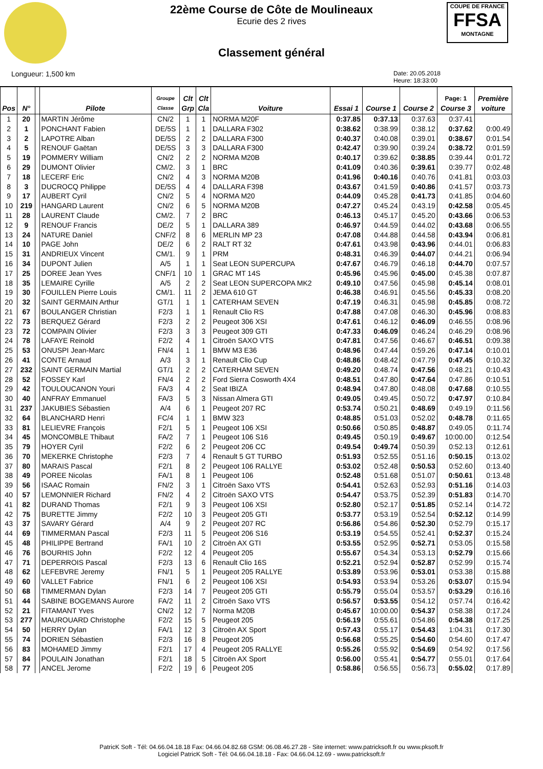COUPE DE FRANCE
FFSA
MONTAGNE
22ème Course de Côte de Moulineaux
Ecurie des 2 rives
Classement général
Longueur: 1,500 km Date: 20.05.2018
Heure: 18:33:00
| Pos | N° | | Pilote | Groupe Classe | Clt Grp | Clt Cla | Voiture | Essai 1 | Course 1 | Course 2 | Page: 1 Course 3 | Première voiture |
| --- | --- | --- | --- | --- | --- | --- | --- | --- | --- | --- | --- | --- |
| 1 | 20 | | MARTIN Jérôme | CN/2 | 1 | 1 | NORMA M20F | 0:37.85 | 0:37.13 | 0:37.63 | 0:37.41 | |
| 2 | 1 | | PONCHANT Fabien | DE/5S | 1 | 1 | DALLARA F302 | 0:38.62 | 0:38.99 | 0:38.12 | 0:37.62 | 0:00.49 |
| 3 | 2 | | LAPOTRE Alban | DE/5S | 2 | 2 | DALLARA F300 | 0:40.37 | 0:40.08 | 0:39.01 | 0:38.67 | 0:01.54 |
| 4 | 5 | | RENOUF Gaëtan | DE/5S | 3 | 3 | DALLARA F300 | 0:42.47 | 0:39.90 | 0:39.24 | 0:38.72 | 0:01.59 |
| 5 | 19 | | POMMERY William | CN/2 | 2 | 2 | NORMA M20B | 0:40.17 | 0:39.62 | 0:38.85 | 0:39.44 | 0:01.72 |
| 6 | 29 | | DUMONT Olivier | CM/2. | 3 | 1 | BRC | 0:41.09 | 0:40.36 | 0:39.61 | 0:39.77 | 0:02.48 |
| 7 | 18 | | LECERF Eric | CN/2 | 4 | 3 | NORMA M20B | 0:41.96 | 0:40.16 | 0:40.76 | 0:41.81 | 0:03.03 |
| 8 | 3 | | DUCROCQ Philippe | DE/5S | 4 | 4 | DALLARA F398 | 0:43.67 | 0:41.59 | 0:40.86 | 0:41.57 | 0:03.73 |
| 9 | 17 | | AUBERT Cyril | CN/2 | 5 | 4 | NORMA M20 | 0:44.09 | 0:45.28 | 0:41.73 | 0:41.85 | 0:04.60 |
| 10 | 219 | | HANGARD Laurent | CN/2 | 6 | 5 | NORMA M20B | 0:47.27 | 0:45.24 | 0:43.19 | 0:42.58 | 0:05.45 |
| 11 | 28 | | LAURENT Claude | CM/2. | 7 | 2 | BRC | 0:46.13 | 0:45.17 | 0:45.20 | 0:43.66 | 0:06.53 |
| 12 | 9 | | RENOUF Francis | DE/2 | 5 | 1 | DALLARA 389 | 0:46.97 | 0:44.59 | 0:44.02 | 0:43.68 | 0:06.55 |
| 13 | 24 | | NATURE Daniel | CNF/2 | 8 | 6 | MERLIN MP 23 | 0:47.08 | 0:44.88 | 0:44.58 | 0:43.94 | 0:06.81 |
| 14 | 10 | | PAGE John | DE/2 | 6 | 2 | RALT RT 32 | 0:47.61 | 0:43.98 | 0:43.96 | 0:44.01 | 0:06.83 |
| 15 | 31 | | ANDRIEUX Vincent | CM/1. | 9 | 1 | PRM | 0:48.31 | 0:46.39 | 0:44.07 | 0:44.21 | 0:06.94 |
| 16 | 34 | | DUPONT Julien | A/5 | 1 | 1 | Seat LEON SUPERCUPA | 0:47.67 | 0:46.79 | 0:46.18 | 0:44.70 | 0:07.57 |
| 17 | 25 | | DOREE Jean Yves | CNF/1 | 10 | 1 | GRAC MT 14S | 0:45.96 | 0:45.96 | 0:45.00 | 0:45.38 | 0:07.87 |
| 18 | 35 | | LEMAIRE Cyrille | A/5 | 2 | 2 | Seat LEON SUPERCOPA MK2 | 0:49.10 | 0:47.56 | 0:45.98 | 0:45.14 | 0:08.01 |
| 19 | 30 | | FOUILLEN Pierre Louis | CM/1. | 11 | 2 | JEMA 610 GT | 0:46.38 | 0:46.91 | 0:45.56 | 0:45.33 | 0:08.20 |
| 20 | 32 | | SAINT GERMAIN Arthur | GT/1 | 1 | 1 | CATERHAM SEVEN | 0:47.19 | 0:46.31 | 0:45.98 | 0:45.85 | 0:08.72 |
| 21 | 67 | | BOULANGER Christian | F2/3 | 1 | 1 | Renault Clio RS | 0:47.88 | 0:47.08 | 0:46.30 | 0:45.96 | 0:08.83 |
| 22 | 73 | | BERQUEZ Gérard | F2/3 | 2 | 2 | Peugeot 306 XSI | 0:47.61 | 0:46.12 | 0:46.09 | 0:46.55 | 0:08.96 |
| 23 | 72 | | COMPAIN Olivier | F2/3 | 3 | 3 | Peugeot 309 GTI | 0:47.33 | 0:46.09 | 0:46.24 | 0:46.29 | 0:08.96 |
| 24 | 78 | | LAFAYE Reinold | F2/2 | 4 | 1 | Citroën SAXO VTS | 0:47.81 | 0:47.56 | 0:46.67 | 0:46.51 | 0:09.38 |
| 25 | 53 | | ONUSPI Jean-Marc | FN/4 | 1 | 1 | BMW M3 E36 | 0:48.96 | 0:47.44 | 0:59.26 | 0:47.14 | 0:10.01 |
| 26 | 41 | | CONTE Arnaud | A/3 | 3 | 1 | Renault Clio Cup | 0:48.86 | 0:48.42 | 0:47.79 | 0:47.45 | 0:10.32 |
| 27 | 232 | | SAINT GERMAIN Martial | GT/1 | 2 | 2 | CATERHAM SEVEN | 0:49.20 | 0:48.74 | 0:47.56 | 0:48.21 | 0:10.43 |
| 28 | 52 | | FOSSEY Karl | FN/4 | 2 | 2 | Ford Sierra Cosworth 4X4 | 0:48.51 | 0:47.80 | 0:47.64 | 0:47.86 | 0:10.51 |
| 29 | 42 | | TOULOUCANON Youri | FA/3 | 4 | 2 | Seat IBIZA | 0:48.94 | 0:47.80 | 0:48.08 | 0:47.68 | 0:10.55 |
| 30 | 40 | | ANFRAY Emmanuel | FA/3 | 5 | 3 | Nissan Almera GTI | 0:49.05 | 0:49.45 | 0:50.72 | 0:47.97 | 0:10.84 |
| 31 | 237 | | JAKUBIES Sébastien | A/4 | 6 | 1 | Peugeot 207 RC | 0:53.74 | 0:50.21 | 0:48.69 | 0:49.19 | 0:11.56 |
| 32 | 64 | | BLANCHARD Henri | FC/4 | 1 | 1 | BMW 323 | 0:48.85 | 0:51.03 | 0:52.02 | 0:48.78 | 0:11.65 |
| 33 | 81 | | LELIEVRE François | F2/1 | 5 | 1 | Peugeot 106 XSI | 0:50.66 | 0:50.85 | 0:48.87 | 0:49.05 | 0:11.74 |
| 34 | 45 | | MONCOMBLE Thibaut | FA/2 | 7 | 1 | Peugeot 106 S16 | 0:49.45 | 0:50.19 | 0:49.67 | 10:00.00 | 0:12.54 |
| 35 | 79 | | HOYER Cyril | F2/2 | 6 | 2 | Peugeot 206 CC | 0:49.54 | 0:49.74 | 0:50.39 | 0:52.13 | 0:12.61 |
| 36 | 70 | | MEKERKE Christophe | F2/3 | 7 | 4 | Renault 5 GT TURBO | 0:51.93 | 0:52.55 | 0:51.16 | 0:50.15 | 0:13.02 |
| 37 | 80 | | MARAIS Pascal | F2/1 | 8 | 2 | Peugeot 106 RALLYE | 0:53.02 | 0:52.48 | 0:50.53 | 0:52.60 | 0:13.40 |
| 38 | 49 | | POREE Nicolas | FA/1 | 8 | 1 | Peugeot 106 | 0:52.48 | 0:51.68 | 0:51.07 | 0:50.61 | 0:13.48 |
| 39 | 56 | | ISAAC Romain | FN/2 | 3 | 1 | Citroën Saxo VTS | 0:54.41 | 0:52.63 | 0:52.93 | 0:51.16 | 0:14.03 |
| 40 | 57 | | LEMONNIER Richard | FN/2 | 4 | 2 | Citroën SAXO VTS | 0:54.47 | 0:53.75 | 0:52.39 | 0:51.83 | 0:14.70 |
| 41 | 82 | | DURAND Thomas | F2/1 | 9 | 3 | Peugeot 106 XSI | 0:52.80 | 0:52.17 | 0:51.85 | 0:52.14 | 0:14.72 |
| 42 | 75 | | BURETTE Jimmy | F2/2 | 10 | 3 | Peugeot 205 GTI | 0:53.77 | 0:53.19 | 0:52.54 | 0:52.12 | 0:14.99 |
| 43 | 37 | | SAVARY Gérard | A/4 | 9 | 2 | Peugeot 207 RC | 0:56.86 | 0:54.86 | 0:52.30 | 0:52.79 | 0:15.17 |
| 44 | 69 | | TIMMERMAN Pascal | F2/3 | 11 | 5 | Peugeot 206 S16 | 0:53.19 | 0:54.55 | 0:52.41 | 0:52.37 | 0:15.24 |
| 45 | 48 | | PHILIPPE Bertrand | FA/1 | 10 | 2 | Citroën AX GTI | 0:53.55 | 0:52.95 | 0:52.71 | 0:53.05 | 0:15.58 |
| 46 | 76 | | BOURHIS John | F2/2 | 12 | 4 | Peugeot 205 | 0:55.67 | 0:54.34 | 0:53.13 | 0:52.79 | 0:15.66 |
| 47 | 71 | | DEPERROIS Pascal | F2/3 | 13 | 6 | Renault Clio 16S | 0:52.21 | 0:52.94 | 0:52.87 | 0:52.99 | 0:15.74 |
| 48 | 62 | | LEFEBVRE Jeremy | FN/1 | 5 | 1 | Peugeot 205 RALLYE | 0:53.89 | 0:53.96 | 0:53.01 | 0:53.38 | 0:15.88 |
| 49 | 60 | | VALLET Fabrice | FN/1 | 6 | 2 | Peugeot 106 XSI | 0:54.93 | 0:53.94 | 0:53.26 | 0:53.07 | 0:15.94 |
| 50 | 68 | | TIMMERMAN Dylan | F2/3 | 14 | 7 | Peugeot 205 GTI | 0:55.79 | 0:55.04 | 0:53.57 | 0:53.29 | 0:16.16 |
| 51 | 44 | | SABINE BOGEMANS Aurore | FA/2 | 11 | 2 | Citroën Saxo VTS | 0:56.57 | 0:53.55 | 0:54.12 | 0:57.74 | 0:16.42 |
| 52 | 21 | | FITAMANT Yves | CN/2 | 12 | 7 | Norma M20B | 0:45.67 | 10:00.00 | 0:54.37 | 0:58.38 | 0:17.24 |
| 53 | 277 | | MAUROUARD Christophe | F2/2 | 15 | 5 | Peugeot 205 | 0:56.19 | 0:55.61 | 0:54.86 | 0:54.38 | 0:17.25 |
| 54 | 50 | | HERRY Dylan | FA/1 | 12 | 3 | Citroën AX Sport | 0:57.43 | 0:55.17 | 0:54.43 | 1:04.31 | 0:17.30 |
| 55 | 74 | | DORIEN Sébastien | F2/3 | 16 | 8 | Peugeot 205 | 0:56.68 | 0:55.25 | 0:54.60 | 0:54.60 | 0:17.47 |
| 56 | 83 | | MOHAMED Jimmy | F2/1 | 17 | 4 | Peugeot 205 RALLYE | 0:55.26 | 0:55.92 | 0:54.69 | 0:54.92 | 0:17.56 |
| 57 | 84 | | POULAIN Jonathan | F2/1 | 18 | 5 | Citroën AX Sport | 0:56.00 | 0:55.41 | 0:54.77 | 0:55.01 | 0:17.64 |
| 58 | 77 | | ANCEL Jerome | F2/2 | 19 | 6 | Peugeot 205 | 0:58.86 | 0:56.55 | 0:56.73 | 0:55.02 | 0:17.89 |
PatricK Soft - Tél: 04.66.04.18.18 Fax: 04.66.04.82.68 GSM: 06.08.46.27.28 - Site internet: www.patricksoft.fr ou www.pksoft.fr
Logiciel PatricK Soft - Tél: 04.66.04.18.18 - Fax: 04.66.04.12.69 - www.patricksoft.fr